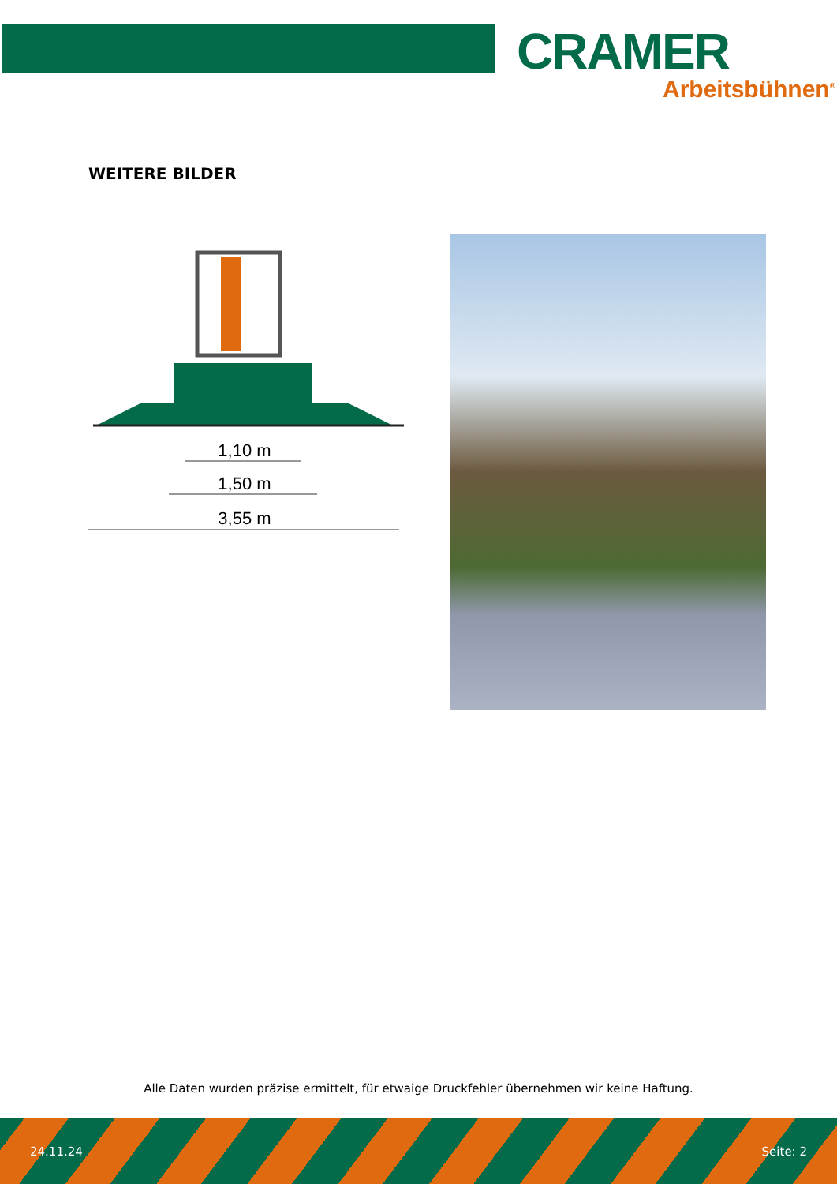CRAMER
Arbeitsbühnen<sup>®</sup>
WEITERE BILDER
1,10 m
1,50 m
3,55 m
Alle Daten wurden präzise ermittelt, für etwaige Druckfehler übernehmen wir keine Haftung.
24.11.24 Seite: 2